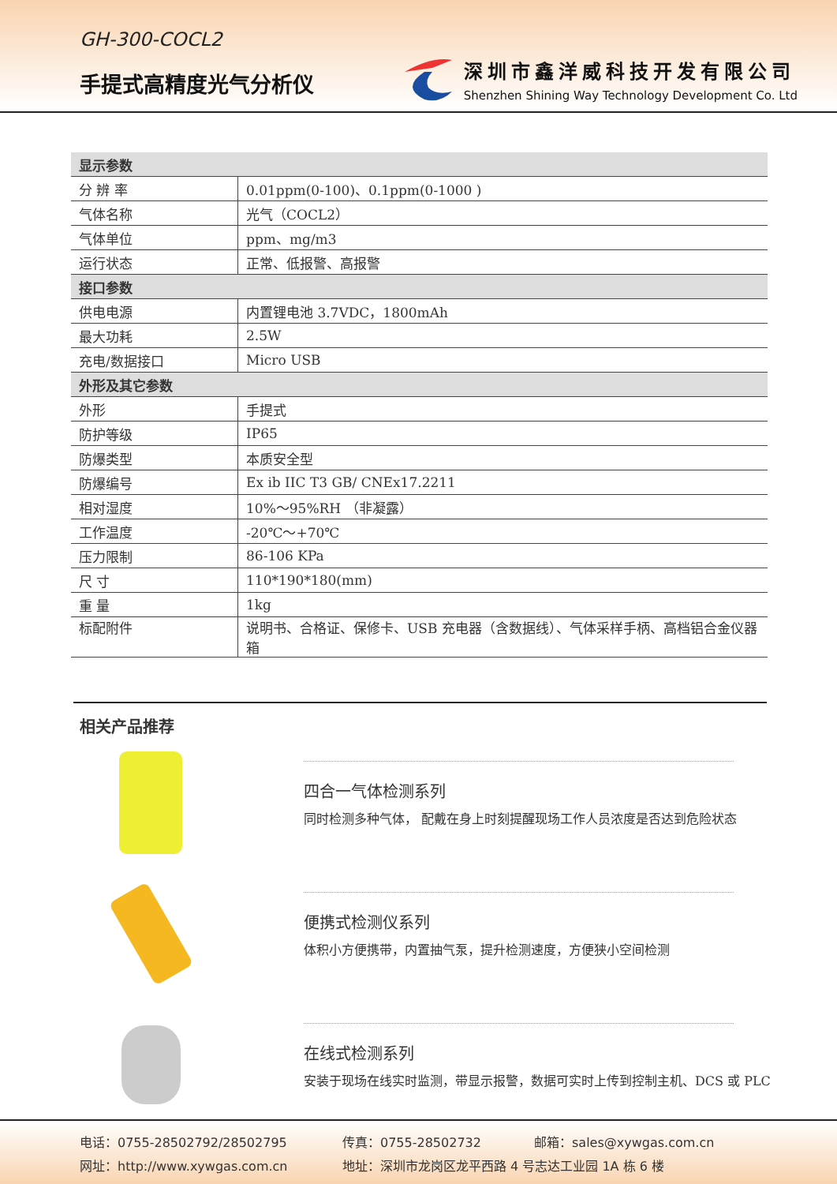GH-300-COCL2
手提式高精度光气分析仪
深圳市鑫洋威科技开发有限公司
Shenzhen Shining Way Technology Development Co. Ltd
| 显示参数 | |
| 分 辨 率 | 0.01ppm(0-100)、0.1ppm(0-1000 ) |
| 气体名称 | 光气（COCL2） |
| 气体单位 | ppm、mg/m3 |
| 运行状态 | 正常、低报警、高报警 |
| 接口参数 | |
| 供电电源 | 内置锂电池 3.7VDC，1800mAh |
| 最大功耗 | 2.5W |
| 充电/数据接口 | Micro USB |
| 外形及其它参数 | |
| 外形 | 手提式 |
| 防护等级 | IP65 |
| 防爆类型 | 本质安全型 |
| 防爆编号 | Ex ib IIC T3 GB/ CNEx17.2211 |
| 相对湿度 | 10%～95%RH （非凝露） |
| 工作温度 | -20℃～+70℃ |
| 压力限制 | 86-106 KPa |
| 尺 寸 | 110*190*180(mm) |
| 重 量 | 1kg |
| 标配附件 | 说明书、合格证、保修卡、USB 充电器（含数据线）、气体采样手柄、高档铝合金仪器箱 |
相关产品推荐
四合一气体检测系列
同时检测多种气体， 配戴在身上时刻提醒现场工作人员浓度是否达到危险状态
便携式检测仪系列
体积小方便携带，内置抽气泵，提升检测速度，方便狭小空间检测
在线式检测系列
安装于现场在线实时监测，带显示报警，数据可实时上传到控制主机、DCS 或 PLC
电话：0755-28502792/28502795 传真：0755-28502732 邮箱：sales@xywgas.com.cn
网址：http://www.xywgas.com.cn 地址：深圳市龙岗区龙平西路 4 号志达工业园 1A 栋 6 楼